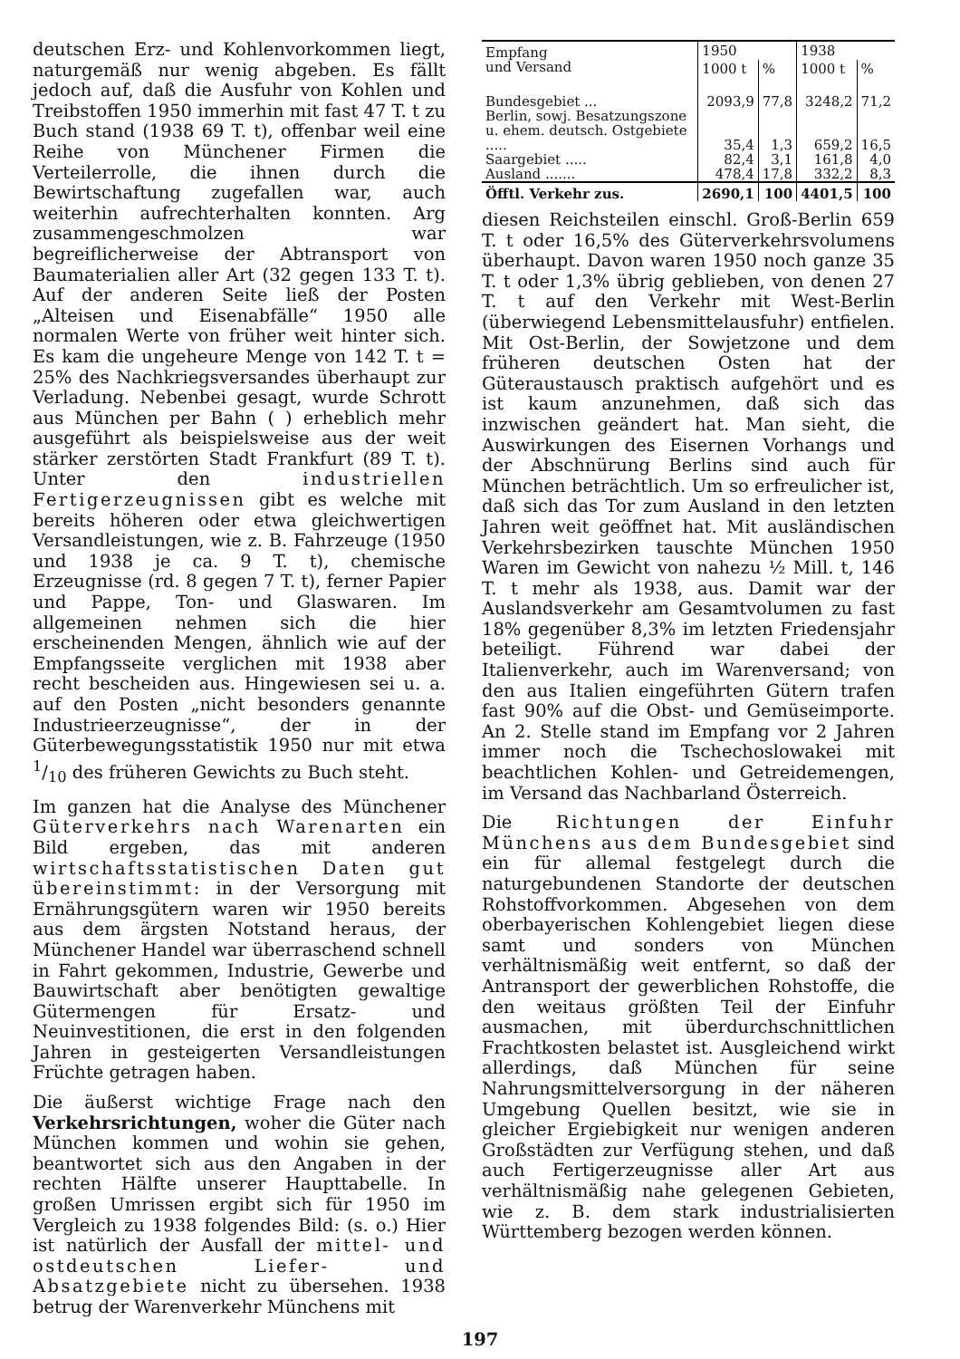deutschen Erz- und Kohlenvorkommen liegt, naturgemäß nur wenig abgeben. Es fällt jedoch auf, daß die Ausfuhr von Kohlen und Treibstoffen 1950 immerhin mit fast 47 T. t zu Buch stand (1938 69 T. t), offenbar weil eine Reihe von Münchener Firmen die Verteilerrolle, die ihnen durch die Bewirtschaftung zugefallen war, auch weiterhin aufrechterhalten konnten. Arg zusammengeschmolzen war begreiflicherweise der Abtransport von Baumaterialien aller Art (32 gegen 133 T. t). Auf der anderen Seite ließ der Posten „Alteisen und Eisenabfälle“ 1950 alle normalen Werte von früher weit hinter sich. Es kam die ungeheure Menge von 142 T. t = 25% des Nachkriegsversandes überhaupt zur Verladung. Nebenbei gesagt, wurde Schrott aus München per Bahn ( ) erheblich mehr ausgeführt als beispielsweise aus der weit stärker zerstörten Stadt Frankfurt (89 T. t). Unter den industriellen Fertigerzeugnissen gibt es welche mit bereits höheren oder etwa gleichwertigen Versandleistungen, wie z. B. Fahrzeuge (1950 und 1938 je ca. 9 T. t), chemische Erzeugnisse (rd. 8 gegen 7 T. t), ferner Papier und Pappe, Ton- und Glaswaren. Im allgemeinen nehmen sich die hier erscheinenden Mengen, ähnlich wie auf der Empfangsseite verglichen mit 1938 aber recht bescheiden aus. Hingewiesen sei u. a. auf den Posten „nicht besonders genannte Industrieerzeugnisse“, der in der Güterbewegungsstatistik 1950 nur mit etwa 1/10 des früheren Gewichts zu Buch steht.
Im ganzen hat die Analyse des Münchener Güterverkehrs nach Warenarten ein Bild ergeben, das mit anderen wirtschaftsstatistischen Daten gut übereinstimmt: in der Versorgung mit Ernährungsgütern waren wir 1950 bereits aus dem ärgsten Notstand heraus, der Münchener Handel war überraschend schnell in Fahrt gekommen, Industrie, Gewerbe und Bauwirtschaft aber benötigten gewaltige Gütermengen für Ersatz- und Neuinvestitionen, die erst in den folgenden Jahren in gesteigerten Versandleistungen Früchte getragen haben.
Die äußerst wichtige Frage nach den Verkehrsrichtungen, woher die Güter nach München kommen und wohin sie gehen, beantwortet sich aus den Angaben in der rechten Hälfte unserer Haupttabelle. In großen Umrissen ergibt sich für 1950 im Vergleich zu 1938 folgendes Bild: (s. o.) Hier ist natürlich der Ausfall der mittel- und ostdeutschen Liefer- und Absatzgebiete nicht zu übersehen. 1938 betrug der Warenverkehr Münchens mit
| Empfang und Versand | 1950 | | 1938 | |
| --- | --- | --- | --- | --- |
| | 1000 t | % | 1000 t | % |
| Bundesgebiet ... | 2093,9 | 77,8 | 3248,2 | 71,2 |
| Berlin, sowj. Besatzungszone u. ehem. deutsch. Ostgebiete ..... | 35,4 | 1,3 | 659,2 | 16,5 |
| Saargebiet ..... | 82,4 | 3,1 | 161,8 | 4,0 |
| Ausland ....... | 478,4 | 17,8 | 332,2 | 8,3 |
| Öfftl. Verkehr zus. | 2690,1 | 100 | 4401,5 | 100 |
diesen Reichsteilen einschl. Groß-Berlin 659 T. t oder 16,5% des Güterverkehrsvolumens überhaupt. Davon waren 1950 noch ganze 35 T. t oder 1,3% übrig geblieben, von denen 27 T. t auf den Verkehr mit West-Berlin (überwiegend Lebensmittelausfuhr) entfielen. Mit Ost-Berlin, der Sowjetzone und dem früheren deutschen Osten hat der Güteraustausch praktisch aufgehört und es ist kaum anzunehmen, daß sich das inzwischen geändert hat. Man sieht, die Auswirkungen des Eisernen Vorhangs und der Abschnürung Berlins sind auch für München beträchtlich. Um so erfreulicher ist, daß sich das Tor zum Ausland in den letzten Jahren weit geöffnet hat. Mit ausländischen Verkehrsbezirken tauschte München 1950 Waren im Gewicht von nahezu ½ Mill. t, 146 T. t mehr als 1938, aus. Damit war der Auslandsverkehr am Gesamtvolumen zu fast 18% gegenüber 8,3% im letzten Friedensjahr beteiligt. Führend war dabei der Italienverkehr, auch im Warenversand; von den aus Italien eingeführten Gütern trafen fast 90% auf die Obst- und Gemüseimporte. An 2. Stelle stand im Empfang vor 2 Jahren immer noch die Tschechoslowakei mit beachtlichen Kohlen- und Getreidemengen, im Versand das Nachbarland Österreich.
Die Richtungen der Einfuhr Münchens aus dem Bundesgebiet sind ein für allemal festgelegt durch die naturgebundenen Standorte der deutschen Rohstoffvorkommen. Abgesehen von dem oberbayerischen Kohlengebiet liegen diese samt und sonders von München verhältnismäßig weit entfernt, so daß der Antransport der gewerblichen Rohstoffe, die den weitaus größten Teil der Einfuhr ausmachen, mit überdurchschnittlichen Frachtkosten belastet ist. Ausgleichend wirkt allerdings, daß München für seine Nahrungsmittelversorgung in der näheren Umgebung Quellen besitzt, wie sie in gleicher Ergiebigkeit nur wenigen anderen Großstädten zur Verfügung stehen, und daß auch Fertigerzeugnisse aller Art aus verhältnismäßig nahe gelegenen Gebieten, wie z. B. dem stark industrialisierten Württemberg bezogen werden können.
197